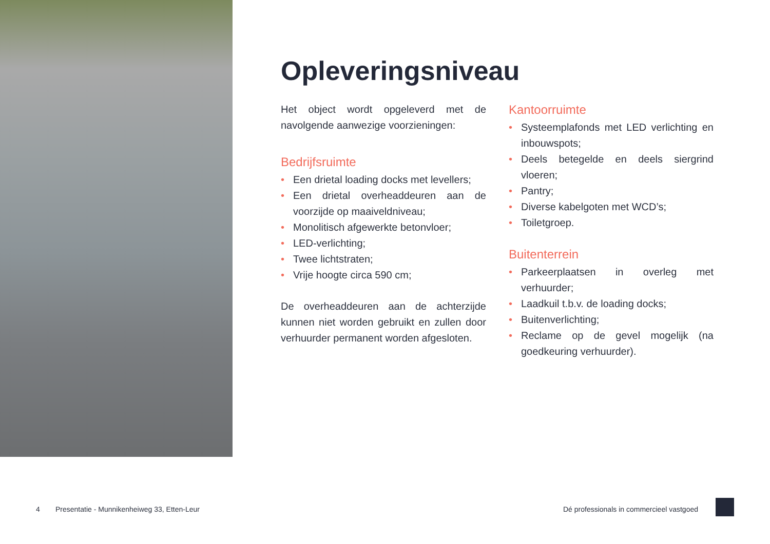Opleveringsniveau
Het object wordt opgeleverd met de navolgende aanwezige voorzieningen:
Bedrijfsruimte
• Een drietal loading docks met levellers;
• Een drietal overheaddeuren aan de voorzijde op maaiveldniveau;
• Monolitisch afgewerkte betonvloer;
• LED-verlichting;
• Twee lichtstraten;
• Vrije hoogte circa 590 cm;
De overheaddeuren aan de achterzijde kunnen niet worden gebruikt en zullen door verhuurder permanent worden afgesloten.
Kantoorruimte
• Systeemplafonds met LED verlichting en inbouwspots;
• Deels betegelde en deels siergrind vloeren;
• Pantry;
• Diverse kabelgoten met WCD’s;
• Toiletgroep.
Buitenterrein
• Parkeerplaatsen in overleg met verhuurder;
• Laadkuil t.b.v. de loading docks;
• Buitenverlichting;
• Reclame op de gevel mogelijk (na goedkeuring verhuurder).
4 Presentatie - Munnikenheiweg 33, Etten-Leur Dé professionals in commercieel vastgoed